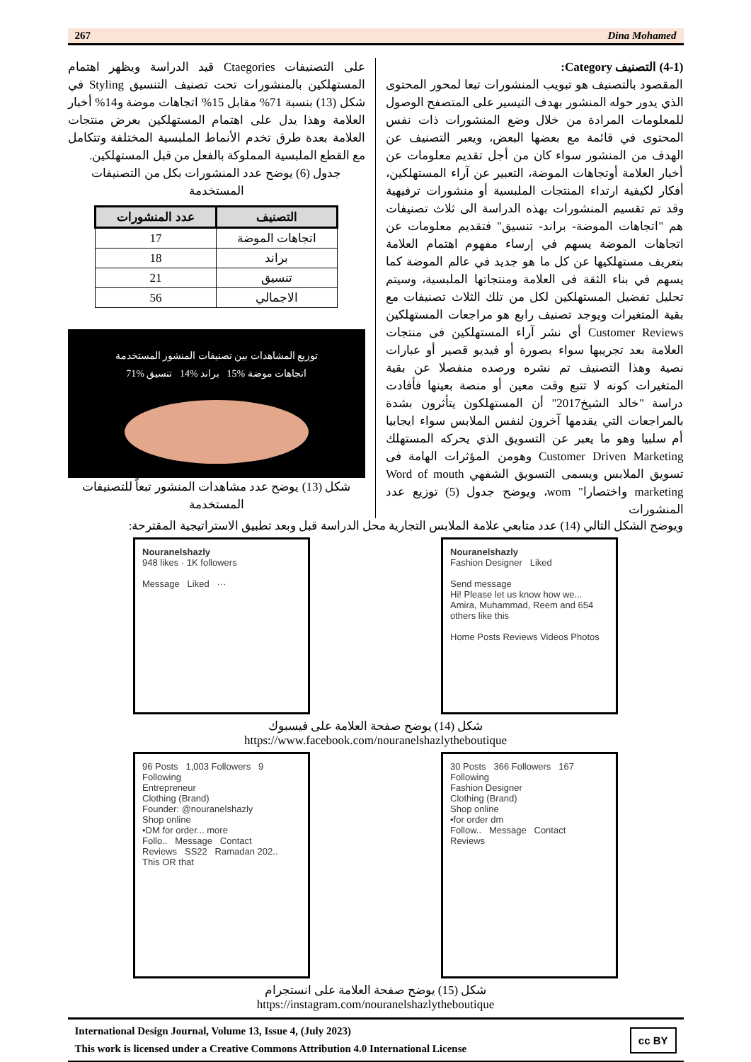267 Dina Mohamed
(4-1) التصنيف Category:
المقصود بالتصنيف هو تبويب المنشورات تبعا لمحور المحتوى الذي يدور حوله المنشور بهدف التيسير على المتصفح الوصول للمعلومات المرادة من خلال وضع المنشورات ذات نفس المحتوى في قائمة مع بعضها البعض، ويعبر التصنيف عن الهدف من المنشور سواء كان من أجل تقديم معلومات عن أخبار العلامة أوتجاهات الموضة، التعبير عن آراء المستهلكين، أفكار لكيفية ارتداء المنتجات الملبسية أو منشورات ترفيهية وقد تم تقسيم المنشورات بهذه الدراسة الى ثلاث تصنيفات هم "اتجاهات الموضة- براند- تنسيق" فتقديم معلومات عن اتجاهات الموضة يسهم في إرساء مفهوم اهتمام العلامة بتعريف مستهلكيها عن كل ما هو جديد في عالم الموضة كما يسهم في بناء الثقة فى العلامة ومنتجاتها الملبسية، وسيتم تحليل تفضيل المستهلكين لكل من تلك الثلاث تصنيفات مع بقية المتغيرات ويوجد تصنيف رابع هو مراجعات المستهلكين Customer Reviews أي نشر آراء المستهلكين فى منتجات العلامة بعد تجريبها سواء بصورة أو فيديو قصير أو عبارات نصية وهذا التصنيف تم نشره ورصده منفصلا عن بقية المتغيرات كونه لا تتبع وقت معين أو منصة بعينها فأفادت دراسة "خالد الشيخ2017" أن المستهلكون يتأثرون بشدة بالمراجعات التي يقدمها آخرون لنفس الملابس سواء ايجابيا أم سلبيا وهو ما يعبر عن التسويق الذي يحركه المستهلك Customer Driven Marketing وهومن المؤثرات الهامة فى تسويق الملابس ويسمى التسويق الشفهي Word of mouth marketing واختصارا" wom، ويوضح جدول (5) توزيع عدد المنشورات
على التصنيفات Ctaegories قيد الدراسة ويظهر اهتمام المستهلكين بالمنشورات تحت تصنيف التنسيق Styling في شكل (13) بنسبة 71% مقابل 15% اتجاهات موضة و14% أخبار العلامة وهذا يدل على اهتمام المستهلكين بعرض منتجات العلامة بعدة طرق تخدم الأنماط الملبسية المختلفة وتتكامل مع القطع الملبسية المملوكة بالفعل من قبل المستهلكين.
جدول (6) يوضح عدد المنشورات بكل من التصنيفات المستخدمة
| التصنيف | عدد المنشورات |
| --- | --- |
| اتجاهات الموضة | 17 |
| براند | 18 |
| تنسيق | 21 |
| الاجمالي | 56 |
توزيع المشاهدات بين تصنيفات المنشور المستخدمة
اتجاهات موضة %15 براند %14 تنسيق %71
شكل (13) يوضح عدد مشاهدات المنشور تبعاً للتصنيفات المستخدمة
ويوضح الشكل التالي (14) عدد متابعي علامة الملابس التجارية محل الدراسة قبل وبعد تطبيق الاستراتيجية المقترحة:
Nouranelshazly
948 likes · 1K followers
Message Liked ···
Nouranelshazly
Fashion Designer Liked
Send message
Hi! Please let us know how we...
Amira, Muhammad, Reem and 654 others like this
Home Posts Reviews Videos Photos
شكل (14) يوضح صفحة العلامة على فيسبوك
https://www.facebook.com/nouranelshazlytheboutique
96 Posts 1,003 Followers 9 Following
Entrepreneur
Clothing (Brand)
Founder: @nouranelshazly
Shop online
•DM for order... more
Follo.. Message Contact
Reviews SS22 Ramadan 202.. This OR that
30 Posts 366 Followers 167 Following
Fashion Designer
Clothing (Brand)
Shop online
•for order dm
Follow.. Message Contact
Reviews
شكل (15) يوضح صفحة العلامة على انستجرام
https://instagram.com/nouranelshazlytheboutique
International Design Journal, Volume 13, Issue 4, (July 2023)
This work is licensed under a Creative Commons Attribution 4.0 International License
cc BY